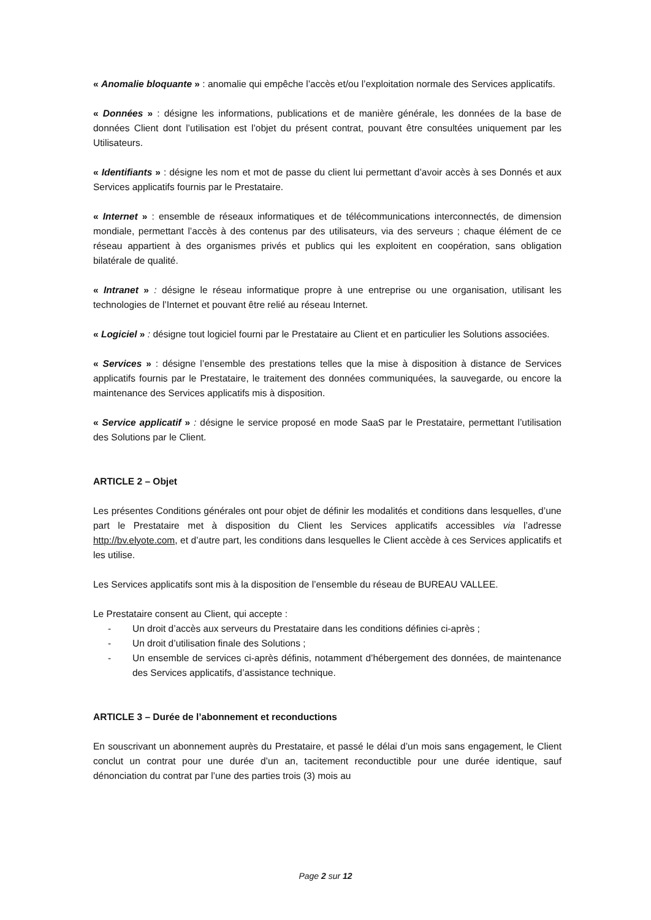« Anomalie bloquante » : anomalie qui empêche l’accès et/ou l’exploitation normale des Services applicatifs.
« Données » : désigne les informations, publications et de manière générale, les données de la base de données Client dont l’utilisation est l’objet du présent contrat, pouvant être consultées uniquement par les Utilisateurs.
« Identifiants » : désigne les nom et mot de passe du client lui permettant d’avoir accès à ses Donnés et aux Services applicatifs fournis par le Prestataire.
« Internet » : ensemble de réseaux informatiques et de télécommunications interconnectés, de dimension mondiale, permettant l’accès à des contenus par des utilisateurs, via des serveurs ; chaque élément de ce réseau appartient à des organismes privés et publics qui les exploitent en coopération, sans obligation bilatérale de qualité.
« Intranet » : désigne le réseau informatique propre à une entreprise ou une organisation, utilisant les technologies de l’Internet et pouvant être relié au réseau Internet.
« Logiciel » : désigne tout logiciel fourni par le Prestataire au Client et en particulier les Solutions associées.
« Services » : désigne l’ensemble des prestations telles que la mise à disposition à distance de Services applicatifs fournis par le Prestataire, le traitement des données communiquées, la sauvegarde, ou encore la maintenance des Services applicatifs mis à disposition.
« Service applicatif » : désigne le service proposé en mode SaaS par le Prestataire, permettant l’utilisation des Solutions par le Client.
ARTICLE 2 – Objet
Les présentes Conditions générales ont pour objet de définir les modalités et conditions dans lesquelles, d’une part le Prestataire met à disposition du Client les Services applicatifs accessibles via l’adresse http://bv.elyote.com, et d’autre part, les conditions dans lesquelles le Client accède à ces Services applicatifs et les utilise.
Les Services applicatifs sont mis à la disposition de l’ensemble du réseau de BUREAU VALLEE.
Le Prestataire consent au Client, qui accepte :
- Un droit d’accès aux serveurs du Prestataire dans les conditions définies ci-après ;
- Un droit d’utilisation finale des Solutions ;
- Un ensemble de services ci-après définis, notamment d’hébergement des données, de maintenance des Services applicatifs, d’assistance technique.
ARTICLE 3 – Durée de l’abonnement et reconductions
En souscrivant un abonnement auprès du Prestataire, et passé le délai d’un mois sans engagement, le Client conclut un contrat pour une durée d’un an, tacitement reconductible pour une durée identique, sauf dénonciation du contrat par l’une des parties trois (3) mois au
Page 2 sur 12